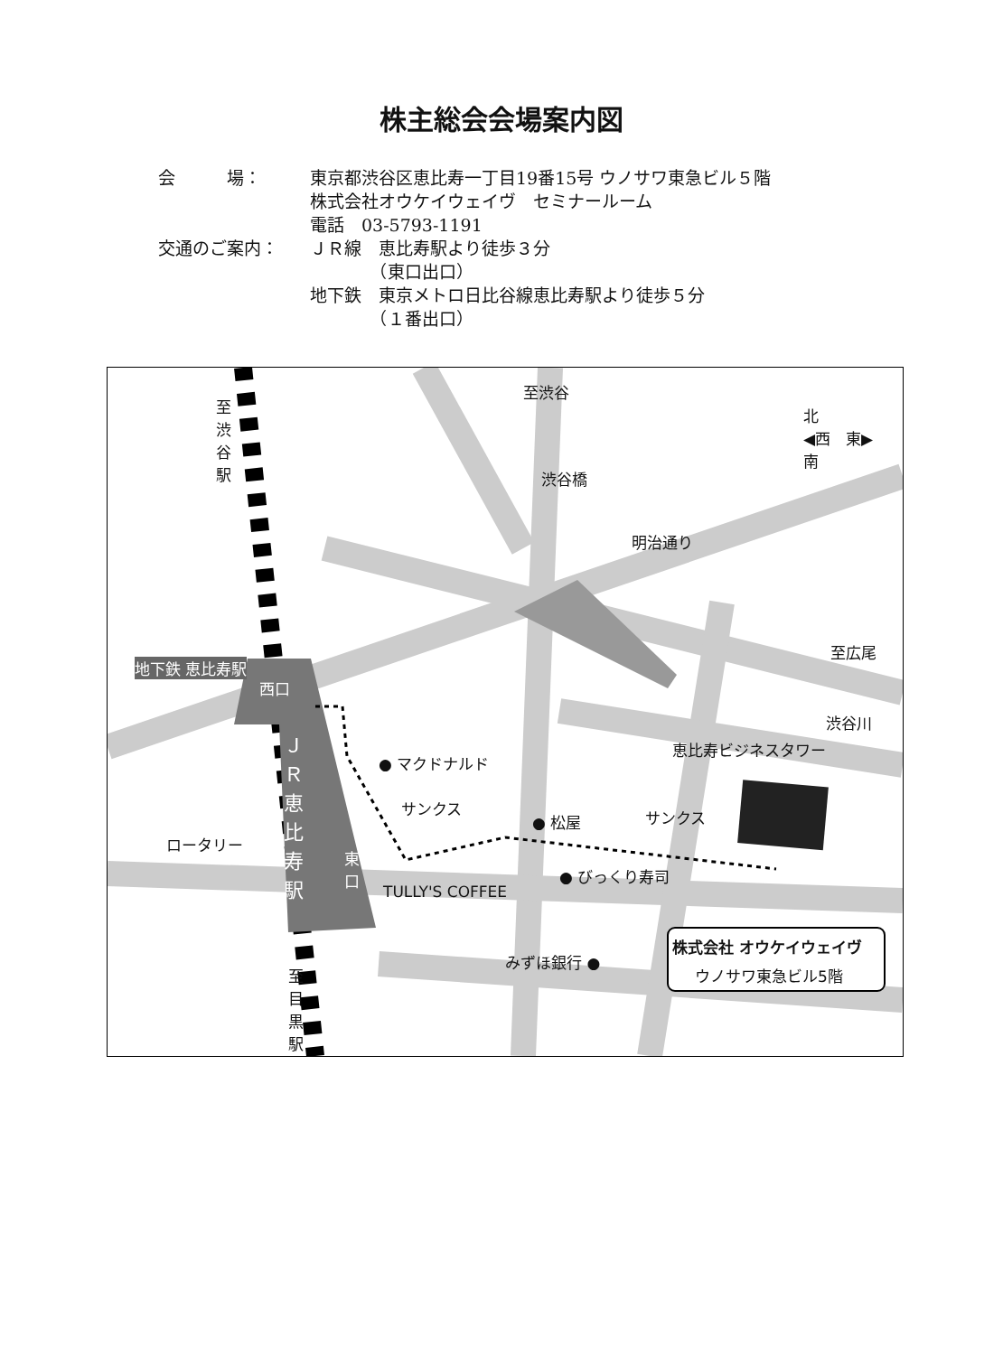株主総会会場案内図
会　　　場： 東京都渋谷区恵比寿一丁目19番15号 ウノサワ東急ビル５階
株式会社オウケイウェイヴ　セミナールーム
電話　03-5793-1191
交通のご案内： ＪＲ線　恵比寿駅より徒歩３分
　　　　（東口出口）
地下鉄　東京メトロ日比谷線恵比寿駅より徒歩５分
　　　　（１番出口）
至渋谷
至渋谷駅
渋谷橋
明治通り
北
◀西　東▶
南
至広尾
渋谷川
地下鉄 恵比寿駅
西口
ＪＲ恵比寿駅
東口
● マクドナルド
恵比寿ビジネスタワー
サンクス
● 松屋 サンクス
ロータリー
● びっくり寿司
TULLY'S COFFEE
みずほ銀行 ●
株式会社 オウケイウェイヴ
ウノサワ東急ビル5階
至目黒駅